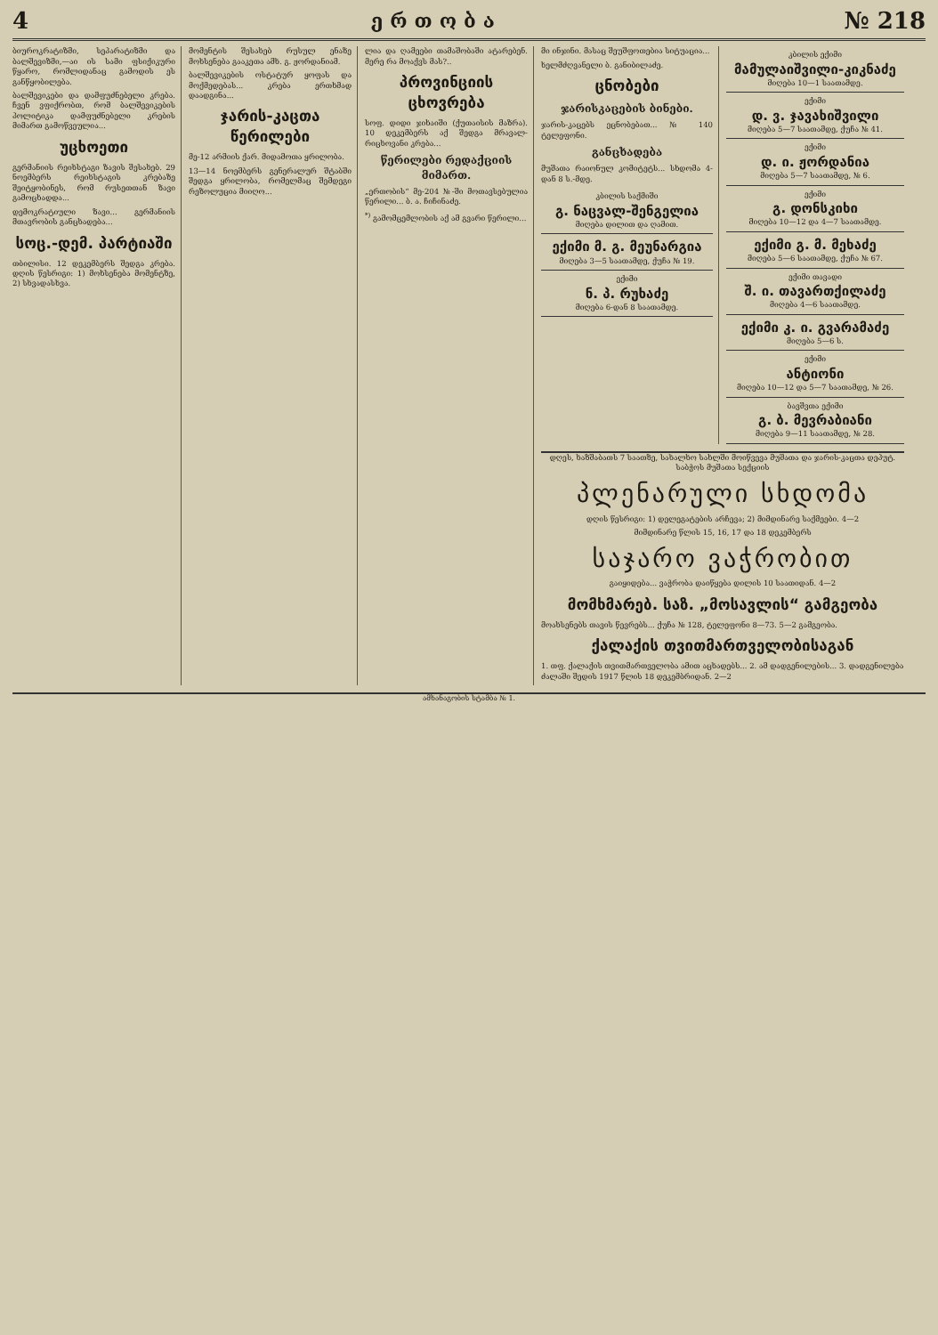4 ერთობა № 218
ბიუროკრატიზმი, სეპარატიზმი და ბალშევიზმი,—აი ის სამი ფსიქიკური წყარო, რომლიდანაც გამოდის ეს განწყობილება.
ბალშევიკები და დამფუძნებელი კრება. ჩვენ ვფიქრობთ, რომ ბალშევიკების პოლიტიკა დამფუძნებელი კრების მიმართ გამოწვეულია...
უცხოეთი
გერმანიის რეიხსტაგი ზავის შესახებ. 29 ნოემბერს რეიხსტაგის კრებაზე შეიტყობინეს, რომ რუსეთთან ზავი გამოცხადდა...
დემოკრატიული ზავი... გერმანიის მთავრობის განცხადება...
სოც.-დემ. პარტიაში
თბილისი. 12 დეკემბერს შედგა კრება. დღის წესრიგი: 1) მოხსენება მომენტზე, 2) სხვადასხვა.
მომენტის შესახებ რუსულ ენაზე მოხსენება გააკეთა ამხ. გ. ჟორდანიამ.
ბალშევიკების ოსტატურ ყოფას და მოქმედებას... კრება ერთხმად დაადგინა...
ჯარის-კაცთა წერილები
მე-12 არმიის ქარ. მიდამოთა ყრილობა.
13—14 ნოემბერს გენერალურ შტაბში შედგა ყრილობა, რომელმაც შემდეგი რეზოლუცია მიიღო...
ლია და ღამეები თამაშობაში ატარებენ. მერე რა მოაქვს მას?..
პროვინციის ცხოვრება
სოფ. დიდი ჯიხაიში (ქუთაისის მაზრა). 10 დეკემბერს აქ შედგა მრავალ-რიცხოვანი კრება...
წერილები რედაქციის მიმართ.
„ერთობის“ მე-204 №-ში მოთავსებულია წერილი... ბ. ა. ჩიჩინაძე.
<sup>*)</sup> გამომცემლობის აქ ამ გვარი წერილი...
მი ინჯინი. მასაც შეუშფოთებია სიტუაცია...
ხელმძღვანელი ბ. განიბილაძე.
ცნობები
ჯარისკაცების ბინები.
ჯარის-კაცებს ეცნობებათ... № 140 ტელეფონი.
განცხადება
მუშათა რაიონულ კომიტეტს... სხდომა 4-დან 8 ს.-მდე.
კბილის საქმიში
გ. ნაცვალ-შენგელია
მიღება დილით და ღამით.
ექიმი მ. გ. მეუნარგია
მიღება 3—5 საათამდე, ქუჩა № 19.
ექიმი
ნ. პ. რუხაძე
მიღება 6-დან 8 საათამდე.
კბილის ექიმი
მამულაიშვილი-კიკნაძე
მიღება 10—1 საათამდე.
ექიმი
დ. ვ. ჯავახიშვილი
მიღება 5—7 საათამდე, ქუჩა № 41.
ექიმი
დ. ი. ჟორდანია
მიღება 5—7 საათამდე, № 6.
ექიმი
გ. დონსკიხი
მიღება 10—12 და 4—7 საათამდე.
ექიმი გ. მ. მეხაძე
მიღება 5—6 საათამდე, ქუჩა № 67.
ექიმი თავადი
შ. ი. თავართქილაძე
მიღება 4—6 საათამდე.
ექიმი კ. ი. გვარამაძე
მიღება 5—6 ს.
ექიმი
ანტიონი
მიღება 10—12 და 5—7 საათამდე, № 26.
ბავშვთა ექიმი
გ. ბ. მევრაბიანი
მიღება 9—11 საათამდე, № 28.
დღეს, ხაზშაბათს 7 საათზე, სახალხო სახლში მოიწვევა მუშათა და ჯარის-კაცთა დეპუტ. საბჭოს მუშათა სექციის
პლენარული სხდომა
დღის წესრიგი: 1) დელეგატების არჩევა; 2) მიმდინარე საქმეები. 4—2
მიმდინარე წლის 15, 16, 17 და 18 დეკემბერს
საჯარო ვაჭრობით
გაიყიდება... ვაჭრობა დაიწყება დილის 10 საათიდან. 4—2
მომხმარებ. საზ. „მოსავლის“ გამგეობა
მოახსენებს თავის წევრებს... ქუჩა № 128, ტელეფონი 8—73. 5—2 გამგეობა.
ქალაქის თვითმართველობისაგან
1. თფ. ქალაქის თვითმართველობა ამით აცხადებს... 2. ამ დადგენილების... 3. დადგენილება ძალაში შედის 1917 წლის 18 დეკემბრიდან. 2—2
ამხანაგობის სტამბა № 1.